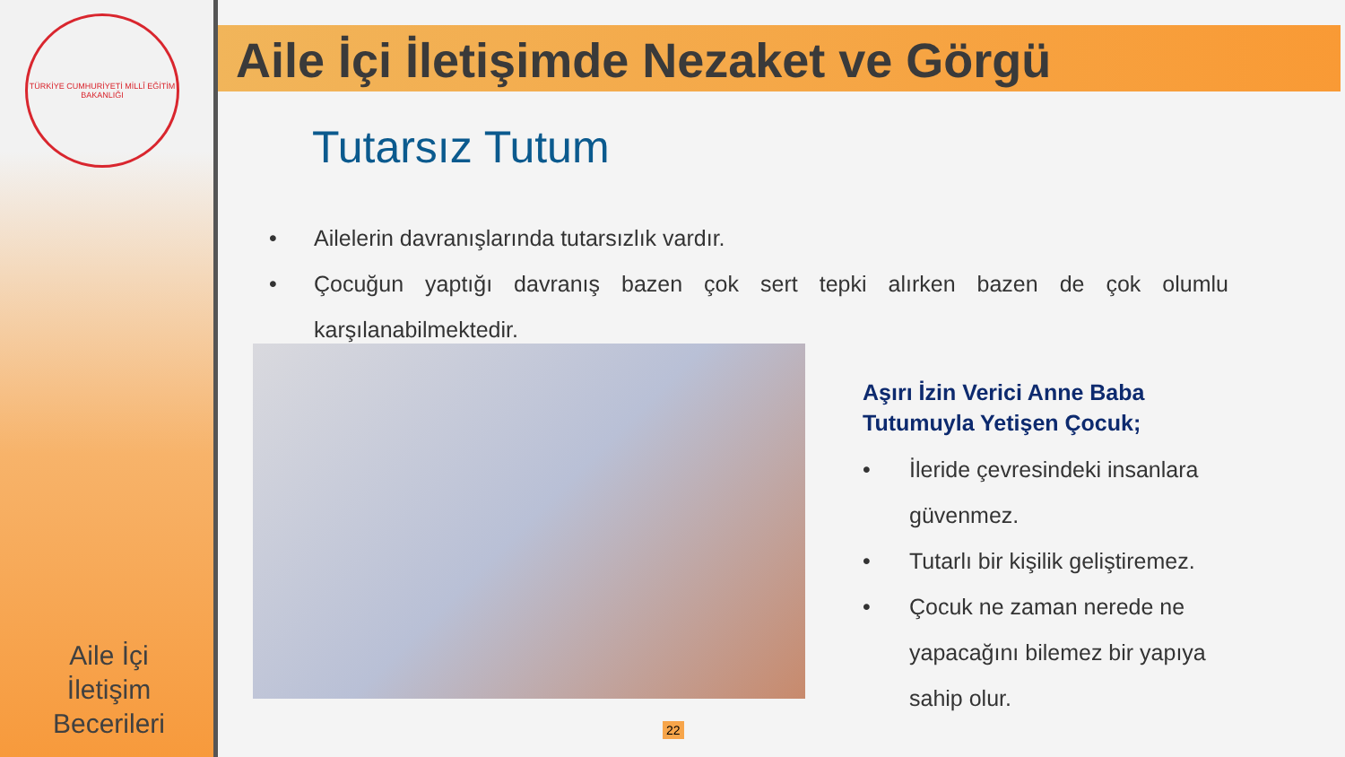TÜRKİYE CUMHURİYETİ MİLLÎ EĞİTİM BAKANLIĞI
Aile İçi
İletişim
Becerileri
Aile İçi İletişimde Nezaket ve Görgü
Tutarsız Tutum
• Ailelerin davranışlarında tutarsızlık vardır.
• Çocuğun yaptığı davranış bazen çok sert tepki alırken bazen de çok olumlu karşılanabilmektedir.
Aşırı İzin Verici Anne Baba Tutumuyla Yetişen Çocuk;
• İleride çevresindeki insanlara güvenmez.
• Tutarlı bir kişilik geliştiremez.
• Çocuk ne zaman nerede ne yapacağını bilemez bir yapıya sahip olur.
22